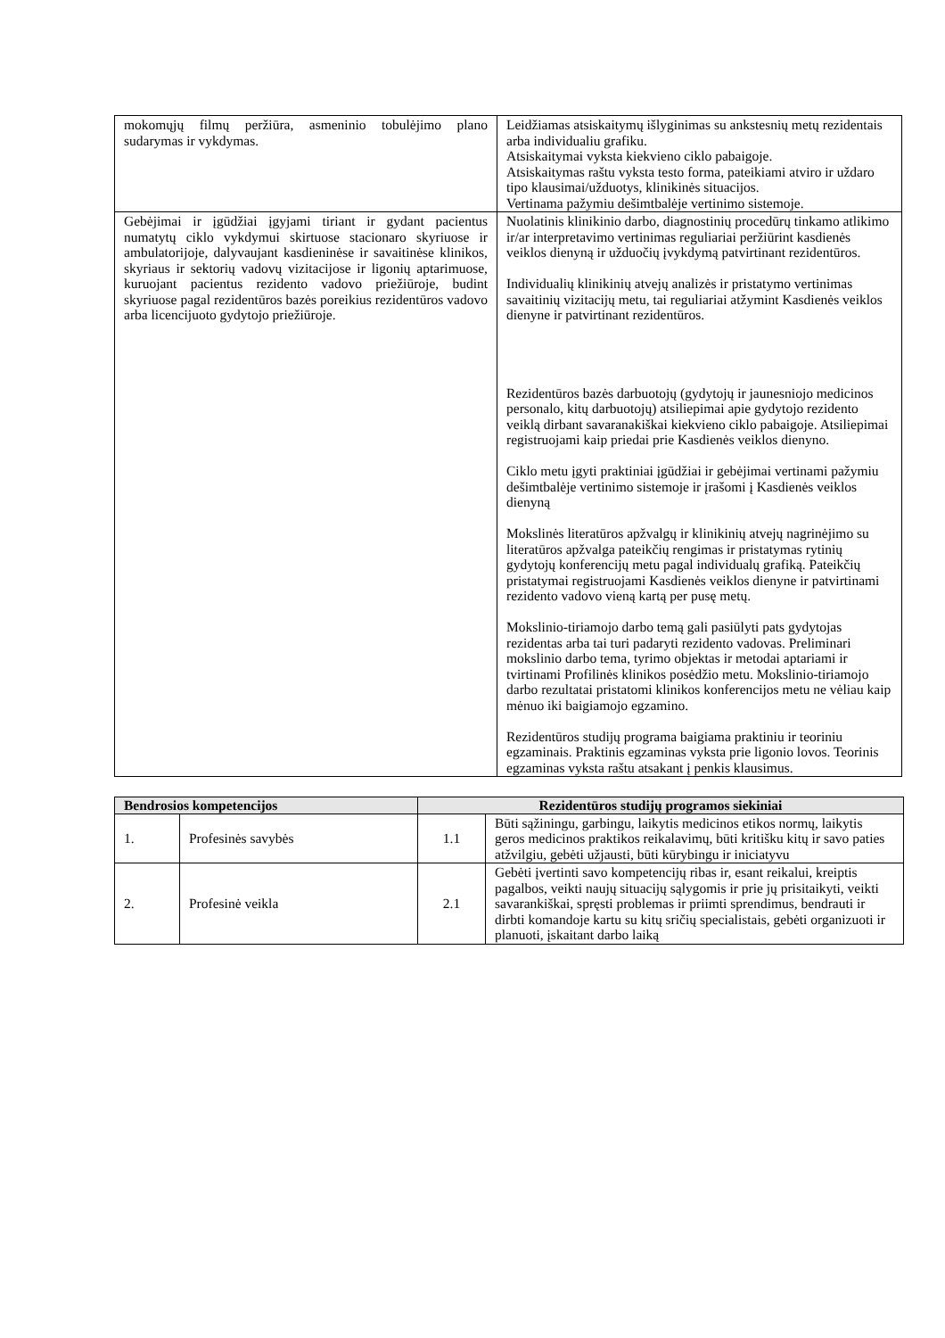| mokomųjų filmų peržiūra, asmeninio tobulėjimo plano sudarymas ir vykdymas. | Leidžiamas atsiskaitymų išlyginimas su ankstesnių metų rezidentais arba individualiu grafiku. Atsiskaitymai vyksta kiekvieno ciklo pabaigoje. Atsiskaitymas raštu vyksta testo forma, pateikiami atviro ir uždaro tipo klausimai/užduotys, klinikinės situacijos. Vertinama pažymiu dešimtbalėje vertinimo sistemoje. |
| Gebėjimai ir įgūdžiai įgyjami tiriant ir gydant pacientus numatytų ciklo vykdymui skirtuose stacionaro skyriuose ir ambulatorijoje, dalyvaujant kasdieninėse ir savaitinėse klinikos, skyriaus ir sektorių vadovų vizitacijose ir ligonių aptarimuose, kuruojant pacientus rezidento vadovo priežiūroje, budint skyriuose pagal rezidentūros bazės poreikius rezidentūros vadovo arba licencijuoto gydytojo priežiūroje. | Nuolatinis klinikinio darbo, diagnostinių procedūrų tinkamo atlikimo ir/ar interpretavimo vertinimas reguliariai peržiūrint kasdienės veiklos dienyną ir užduočių įvykdymą patvirtinant rezidentūros. Individualių klinikinių atvejų analizės ir pristatymo vertinimas savaitinių vizitacijų metu, tai reguliariai atžymint Kasdienės veiklos dienyne ir patvirtinant rezidentūros. Rezidentūros bazės darbuotojų (gydytojų ir jaunesniojo medicinos personalo, kitų darbuotojų) atsiliepimai apie gydytojo rezidento veiklą dirbant savaranakiškai kiekvieno ciklo pabaigoje. Atsiliepimai registruojami kaip priedai prie Kasdienės veiklos dienyno. Ciklo metu įgyti praktiniai įgūdžiai ir gebėjimai vertinami pažymiu dešimtbalėje vertinimo sistemoje ir įrašomi į Kasdienės veiklos dienyną Mokslinės literatūros apžvalgų ir klinikinių atvejų nagrinėjimo su literatūros apžvalga pateikčių rengimas ir pristatymas rytinių gydytojų konferencijų metu pagal individualų grafiką. Pateikčių pristatymai registruojami Kasdienės veiklos dienyne ir patvirtinami rezidento vadovo vieną kartą per pusę metų. Mokslinio-tiriamojo darbo temą gali pasiūlyti pats gydytojas rezidentas arba tai turi padaryti rezidento vadovas. Preliminari mokslinio darbo tema, tyrimo objektas ir metodai aptariami ir tvirtinami Profilinės klinikos posėdžio metu. Mokslinio-tiriamojo darbo rezultatai pristatomi klinikos konferencijos metu ne vėliau kaip mėnuo iki baigiamojo egzamino. Rezidentūros studijų programa baigiama praktiniu ir teoriniu egzaminais. Praktinis egzaminas vyksta prie ligonio lovos. Teorinis egzaminas vyksta raštu atsakant į penkis klausimus. |
| Bendrosios kompetencijos | | Rezidentūros studijų programos siekiniai | |
| --- | --- | --- | --- |
| 1. | Profesinės savybės | 1.1 | Būti sąžiningu, garbingu, laikytis medicinos etikos normų, laikytis geros medicinos praktikos reikalavimų, būti kritišku kitų ir savo paties atžvilgiu, gebėti užjausti, būti kūrybingu ir iniciatyvu |
| 2. | Profesinė veikla | 2.1 | Gebėti įvertinti savo kompetencijų ribas ir, esant reikalui, kreiptis pagalbos, veikti naujų situacijų sąlygomis ir prie jų prisitaikyti, veikti savarankiškai, spręsti problemas ir priimti sprendimus, bendrauti ir dirbti komandoje kartu su kitų sričių specialistais, gebėti organizuoti ir planuoti, įskaitant darbo laiką |